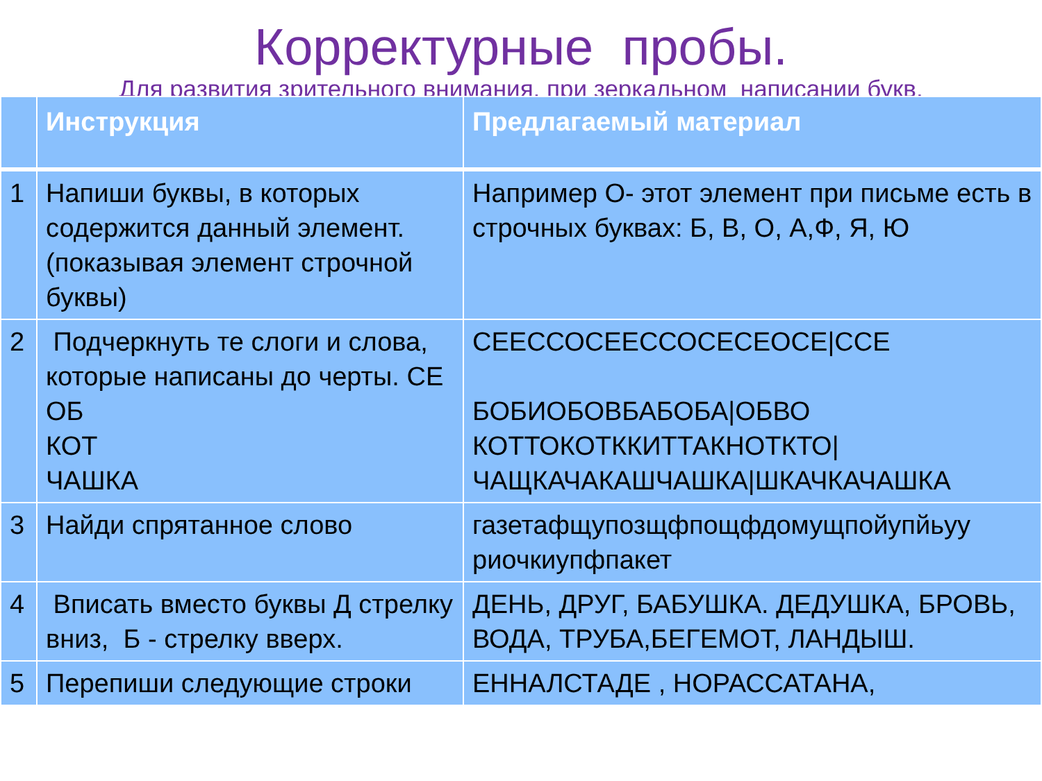Корректурные пробы.
Для развития зрительного внимания, при зеркальном написании букв.
| | Инструкция | Предлагаемый материал |
| --- | --- | --- |
| 1 | Напиши буквы, в которых содержится данный элемент. (показывая элемент строчной буквы) | Например О- этот элемент при письме есть в строчных буквах: Б, В, О, А,Ф, Я, Ю |
| 2 | Подчеркнуть те слоги и слова, которые написаны до черты. СЕ ОБ КОТ ЧАШКА | СЕЕССОСЕЕССОСЕСЕОСЕ/ССЕ БОБИОБОВБАБОБА/ОБВО КОТТОКОТККИТТАКНОТКТО/ ЧАЩКАЧАКАШЧАШКА/ШКАЧКАЧАШКА |
| 3 | Найди спрятанное слово | газетафщупозщфпощфдомущпойупйьуу риочкиупфпакет |
| 4 | Вписать вместо буквы Д стрелку вниз, Б - стрелку вверх. | ДЕНЬ, ДРУГ, БАБУШКА. ДЕДУШКА, БРОВЬ, ВОДА, ТРУБА,БЕГЕМОТ, ЛАНДЫШ. |
| 5 | Перепиши следующие строки | ЕННАЛСТАДЕ , НОРАССАТАНА, |